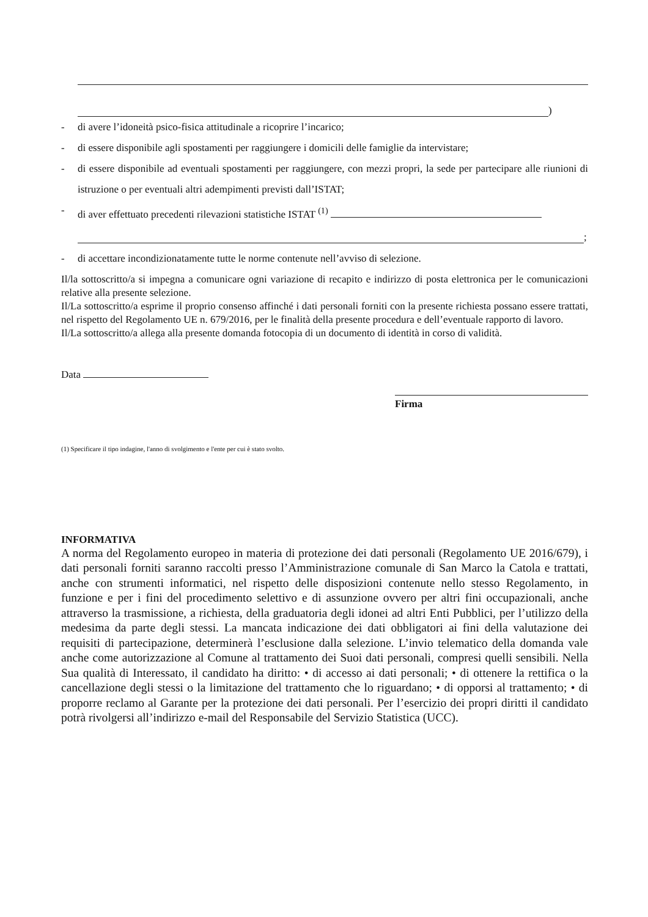)
- di avere l’idoneità psico-fisica attitudinale a ricoprire l’incarico;
- di essere disponibile agli spostamenti per raggiungere i domicili delle famiglie da intervistare;
- di essere disponibile ad eventuali spostamenti per raggiungere, con mezzi propri, la sede per partecipare alle riunioni di istruzione o per eventuali altri adempimenti previsti dall’ISTAT;
- di aver effettuato precedenti rilevazioni statistiche ISTAT <sup>(1)</sup>
;
- di accettare incondizionatamente tutte le norme contenute nell’avviso di selezione.
Il/la sottoscritto/a si impegna a comunicare ogni variazione di recapito e indirizzo di posta elettronica per le comunicazioni relative alla presente selezione.
Il/La sottoscritto/a esprime il proprio consenso affinché i dati personali forniti con la presente richiesta possano essere trattati, nel rispetto del Regolamento UE n. 679/2016, per le finalità della presente procedura e dell’eventuale rapporto di lavoro.
Il/La sottoscritto/a allega alla presente domanda fotocopia di un documento di identità in corso di validità.
Data
Firma
(1) Specificare il tipo indagine, l'anno di svolgimento e l'ente per cui è stato svolto.
INFORMATIVA
A norma del Regolamento europeo in materia di protezione dei dati personali (Regolamento UE 2016/679), i dati personali forniti saranno raccolti presso l’Amministrazione comunale di San Marco la Catola e trattati, anche con strumenti informatici, nel rispetto delle disposizioni contenute nello stesso Regolamento, in funzione e per i fini del procedimento selettivo e di assunzione ovvero per altri fini occupazionali, anche attraverso la trasmissione, a richiesta, della graduatoria degli idonei ad altri Enti Pubblici, per l’utilizzo della medesima da parte degli stessi. La mancata indicazione dei dati obbligatori ai fini della valutazione dei requisiti di partecipazione, determinerà l’esclusione dalla selezione. L’invio telematico della domanda vale anche come autorizzazione al Comune al trattamento dei Suoi dati personali, compresi quelli sensibili. Nella Sua qualità di Interessato, il candidato ha diritto: • di accesso ai dati personali; • di ottenere la rettifica o la cancellazione degli stessi o la limitazione del trattamento che lo riguardano; • di opporsi al trattamento; • di proporre reclamo al Garante per la protezione dei dati personali. Per l’esercizio dei propri diritti il candidato potrà rivolgersi all’indirizzo e-mail del Responsabile del Servizio Statistica (UCC).